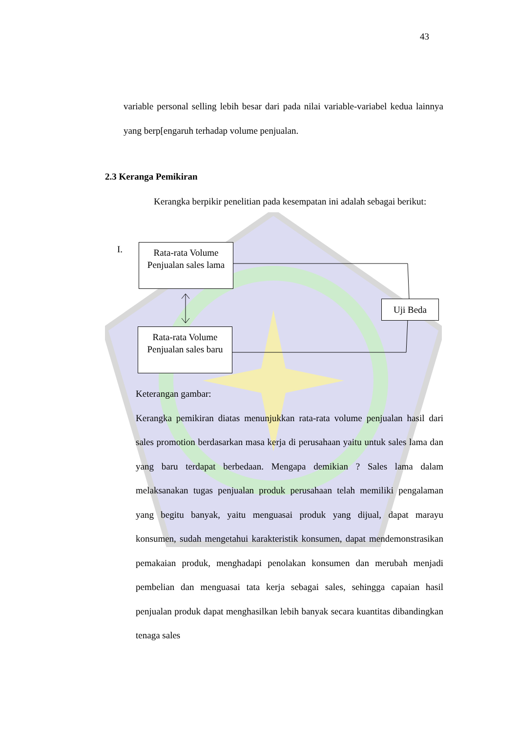43
variable personal selling lebih besar dari pada nilai variable-variabel kedua lainnya yang berp[engaruh terhadap volume penjualan.
2.3 Keranga Pemikiran
Kerangka berpikir penelitian pada kesempatan ini adalah sebagai berikut:
I.
Rata-rata Volume Penjualan sales lama
Rata-rata Volume Penjualan sales baru
Uji Beda
Keterangan gambar:
Kerangka pemikiran diatas menunjukkan rata-rata volume penjualan hasil dari sales promotion berdasarkan masa kerja di perusahaan yaitu untuk sales lama dan yang baru terdapat berbedaan. Mengapa demikian ? Sales lama dalam melaksanakan tugas penjualan produk perusahaan telah memiliki pengalaman yang begitu banyak, yaitu menguasai produk yang dijual, dapat marayu konsumen, sudah mengetahui karakteristik konsumen, dapat mendemonstrasikan pemakaian produk, menghadapi penolakan konsumen dan merubah menjadi pembelian dan menguasai tata kerja sebagai sales, sehingga capaian hasil penjualan produk dapat menghasilkan lebih banyak secara kuantitas dibandingkan tenaga sales